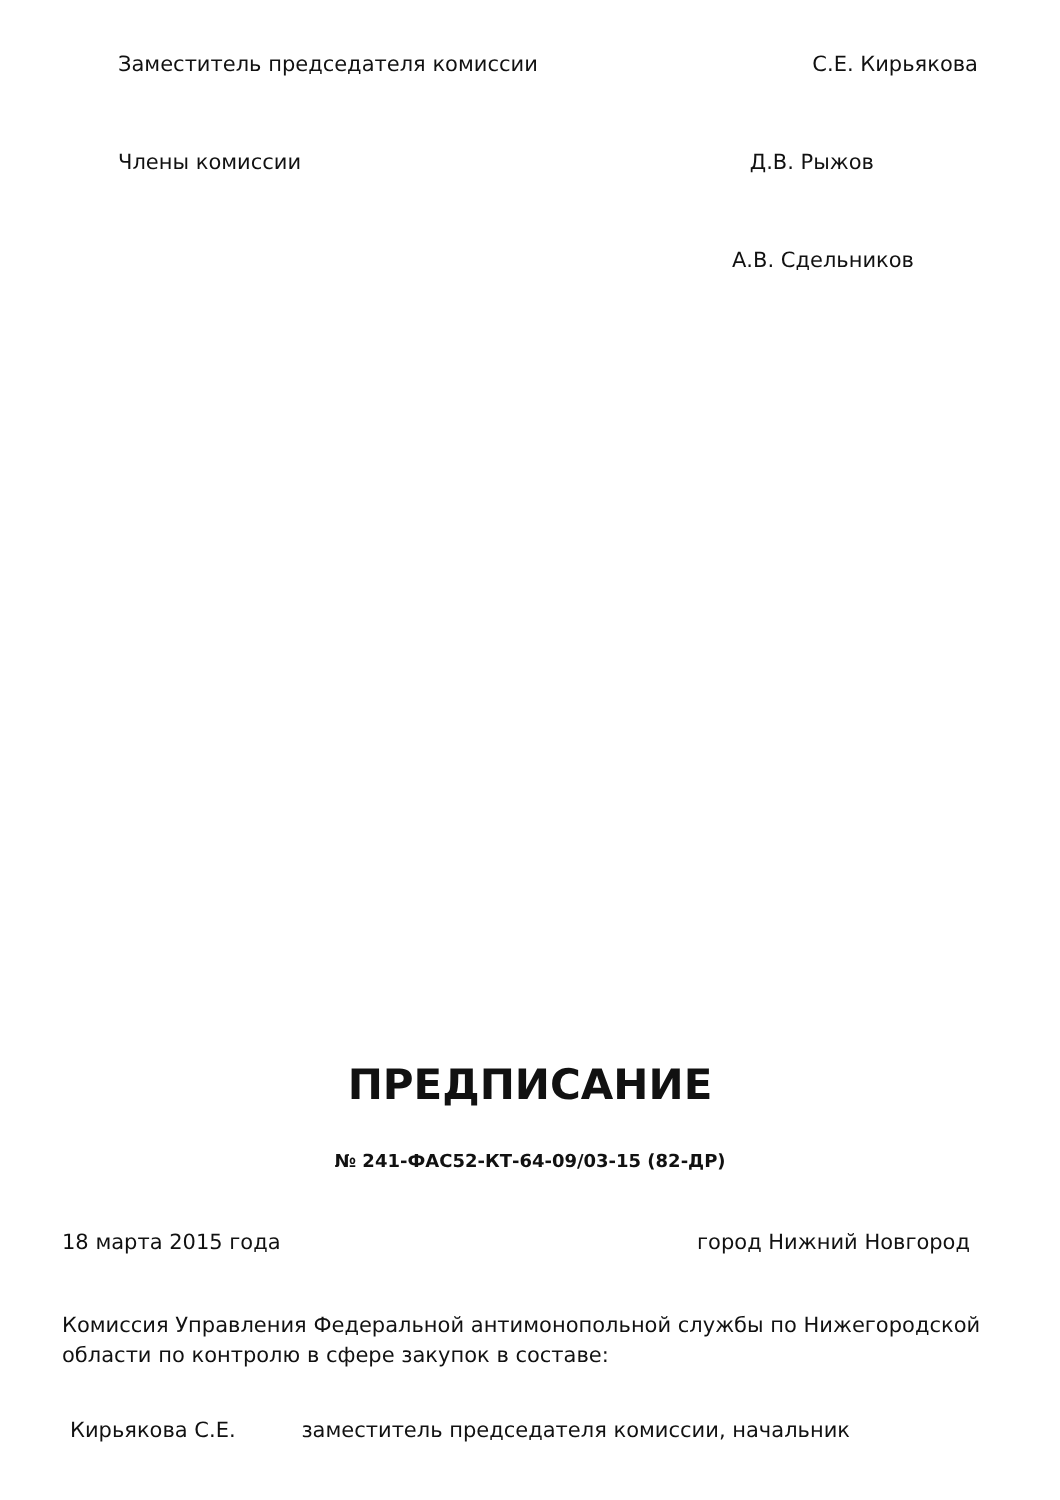Заместитель председателя комиссии С.Е. Кирьякова
Члены комиссии Д.В. Рыжов
А.В. Сдельников
ПРЕДПИСАНИЕ
№ 241-ФАС52-КТ-64-09/03-15 (82-ДР)
18 марта 2015 года город Нижний Новгород
Комиссия Управления Федеральной антимонопольной службы по Нижегородской области по контролю в сфере закупок в составе:
Кирьякова С.Е. заместитель председателя комиссии, начальник